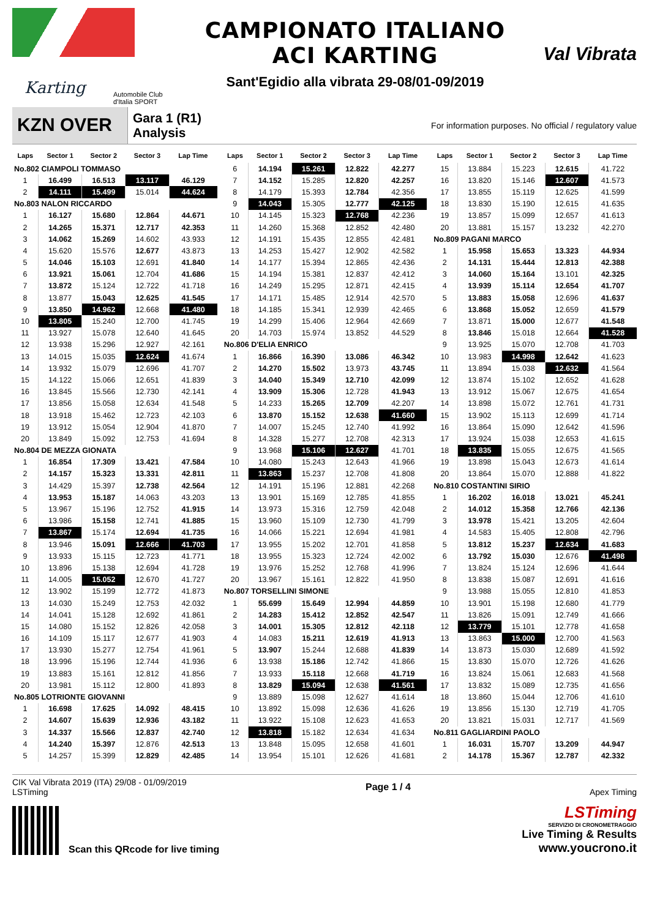Karting Automobile Club d'Italia SPORT
CAMPIONATO ITALIANO
ACI KARTING
Sant'Egidio alla vibrata 29-08/01-09/2019
Val Vibrata
KZN OVER
Gara 1 (R1)
Analysis
For information purposes. No official / regulatory value
| Laps | Sector 1 | Sector 2 | Sector 3 | Lap Time |
| --- | --- | --- | --- | --- |
| No.802 CIAMPOLI TOMMASO | | | | |
| 1 | 16.499 | 16.513 | 13.117 | 46.129 |
| 2 | 14.111 | 15.499 | 15.014 | 44.624 |
| No.803 NALON RICCARDO | | | | |
| 1 | 16.127 | 15.680 | 12.864 | 44.671 |
| 2 | 14.265 | 15.371 | 12.717 | 42.353 |
| 3 | 14.062 | 15.269 | 14.602 | 43.933 |
| 4 | 15.620 | 15.576 | 12.677 | 43.873 |
| 5 | 14.046 | 15.103 | 12.691 | 41.840 |
| 6 | 13.921 | 15.061 | 12.704 | 41.686 |
| 7 | 13.872 | 15.124 | 12.722 | 41.718 |
| 8 | 13.877 | 15.043 | 12.625 | 41.545 |
| 9 | 13.850 | 14.962 | 12.668 | 41.480 |
| 10 | 13.805 | 15.240 | 12.700 | 41.745 |
| 11 | 13.927 | 15.078 | 12.640 | 41.645 |
| 12 | 13.938 | 15.296 | 12.927 | 42.161 |
| 13 | 14.015 | 15.035 | 12.624 | 41.674 |
| 14 | 13.932 | 15.079 | 12.696 | 41.707 |
| 15 | 14.122 | 15.066 | 12.651 | 41.839 |
| 16 | 13.845 | 15.566 | 12.730 | 42.141 |
| 17 | 13.856 | 15.058 | 12.634 | 41.548 |
| 18 | 13.918 | 15.462 | 12.723 | 42.103 |
| 19 | 13.912 | 15.054 | 12.904 | 41.870 |
| 20 | 13.849 | 15.092 | 12.753 | 41.694 |
| No.804 DE MEZZA GIONATA | | | | |
| 1 | 16.854 | 17.309 | 13.421 | 47.584 |
| 2 | 14.157 | 15.323 | 13.331 | 42.811 |
| 3 | 14.429 | 15.397 | 12.738 | 42.564 |
| 4 | 13.953 | 15.187 | 14.063 | 43.203 |
| 5 | 13.967 | 15.196 | 12.752 | 41.915 |
| 6 | 13.986 | 15.158 | 12.741 | 41.885 |
| 7 | 13.867 | 15.174 | 12.694 | 41.735 |
| 8 | 13.946 | 15.091 | 12.666 | 41.703 |
| 9 | 13.933 | 15.115 | 12.723 | 41.771 |
| 10 | 13.896 | 15.138 | 12.694 | 41.728 |
| 11 | 14.005 | 15.052 | 12.670 | 41.727 |
| 12 | 13.902 | 15.199 | 12.772 | 41.873 |
| 13 | 14.030 | 15.249 | 12.753 | 42.032 |
| 14 | 14.041 | 15.128 | 12.692 | 41.861 |
| 15 | 14.080 | 15.152 | 12.826 | 42.058 |
| 16 | 14.109 | 15.117 | 12.677 | 41.903 |
| 17 | 13.930 | 15.277 | 12.754 | 41.961 |
| 18 | 13.996 | 15.196 | 12.744 | 41.936 |
| 19 | 13.883 | 15.161 | 12.812 | 41.856 |
| 20 | 13.981 | 15.112 | 12.800 | 41.893 |
| No.805 LOTRIONTE GIOVANNI | | | | |
| 1 | 16.698 | 17.625 | 14.092 | 48.415 |
| 2 | 14.607 | 15.639 | 12.936 | 43.182 |
| 3 | 14.337 | 15.566 | 12.837 | 42.740 |
| 4 | 14.240 | 15.397 | 12.876 | 42.513 |
| 5 | 14.257 | 15.399 | 12.829 | 42.485 |
| Laps | Sector 1 | Sector 2 | Sector 3 | Lap Time |
| --- | --- | --- | --- | --- |
| 6 | 14.194 | 15.261 | 12.822 | 42.277 |
| 7 | 14.152 | 15.285 | 12.820 | 42.257 |
| 8 | 14.179 | 15.393 | 12.784 | 42.356 |
| 9 | 14.043 | 15.305 | 12.777 | 42.125 |
| 10 | 14.145 | 15.323 | 12.768 | 42.236 |
| 11 | 14.260 | 15.368 | 12.852 | 42.480 |
| 12 | 14.191 | 15.435 | 12.855 | 42.481 |
| 13 | 14.253 | 15.427 | 12.902 | 42.582 |
| 14 | 14.177 | 15.394 | 12.865 | 42.436 |
| 15 | 14.194 | 15.381 | 12.837 | 42.412 |
| 16 | 14.249 | 15.295 | 12.871 | 42.415 |
| 17 | 14.171 | 15.485 | 12.914 | 42.570 |
| 18 | 14.185 | 15.341 | 12.939 | 42.465 |
| 19 | 14.299 | 15.406 | 12.964 | 42.669 |
| 20 | 14.703 | 15.974 | 13.852 | 44.529 |
| No.806 D'ELIA ENRICO | | | | |
| 1 | 16.866 | 16.390 | 13.086 | 46.342 |
| 2 | 14.270 | 15.502 | 13.973 | 43.745 |
| 3 | 14.040 | 15.349 | 12.710 | 42.099 |
| 4 | 13.909 | 15.306 | 12.728 | 41.943 |
| 5 | 14.233 | 15.265 | 12.709 | 42.207 |
| 6 | 13.870 | 15.152 | 12.638 | 41.660 |
| 7 | 14.007 | 15.245 | 12.740 | 41.992 |
| 8 | 14.328 | 15.277 | 12.708 | 42.313 |
| 9 | 13.968 | 15.106 | 12.627 | 41.701 |
| 10 | 14.080 | 15.243 | 12.643 | 41.966 |
| 11 | 13.863 | 15.237 | 12.708 | 41.808 |
| 12 | 14.191 | 15.196 | 12.881 | 42.268 |
| 13 | 13.901 | 15.169 | 12.785 | 41.855 |
| 14 | 13.973 | 15.316 | 12.759 | 42.048 |
| 15 | 13.960 | 15.109 | 12.730 | 41.799 |
| 16 | 14.066 | 15.221 | 12.694 | 41.981 |
| 17 | 13.955 | 15.202 | 12.701 | 41.858 |
| 18 | 13.955 | 15.323 | 12.724 | 42.002 |
| 19 | 13.976 | 15.252 | 12.768 | 41.996 |
| 20 | 13.967 | 15.161 | 12.822 | 41.950 |
| No.807 TORSELLINI SIMONE | | | | |
| 1 | 55.699 | 15.649 | 12.994 | 44.859 |
| 2 | 14.283 | 15.412 | 12.852 | 42.547 |
| 3 | 14.001 | 15.305 | 12.812 | 42.118 |
| 4 | 14.083 | 15.211 | 12.619 | 41.913 |
| 5 | 13.907 | 15.244 | 12.688 | 41.839 |
| 6 | 13.938 | 15.186 | 12.742 | 41.866 |
| 7 | 13.933 | 15.118 | 12.668 | 41.719 |
| 8 | 13.829 | 15.094 | 12.638 | 41.561 |
| 9 | 13.889 | 15.098 | 12.627 | 41.614 |
| 10 | 13.892 | 15.098 | 12.636 | 41.626 |
| 11 | 13.922 | 15.108 | 12.623 | 41.653 |
| 12 | 13.818 | 15.182 | 12.634 | 41.634 |
| 13 | 13.848 | 15.095 | 12.658 | 41.601 |
| 14 | 13.954 | 15.101 | 12.626 | 41.681 |
| Laps | Sector 1 | Sector 2 | Sector 3 | Lap Time |
| --- | --- | --- | --- | --- |
| 15 | 13.884 | 15.223 | 12.615 | 41.722 |
| 16 | 13.820 | 15.146 | 12.607 | 41.573 |
| 17 | 13.855 | 15.119 | 12.625 | 41.599 |
| 18 | 13.830 | 15.190 | 12.615 | 41.635 |
| 19 | 13.857 | 15.099 | 12.657 | 41.613 |
| 20 | 13.881 | 15.157 | 13.232 | 42.270 |
| No.809 PAGANI MARCO | | | | |
| 1 | 15.958 | 15.653 | 13.323 | 44.934 |
| 2 | 14.131 | 15.444 | 12.813 | 42.388 |
| 3 | 14.060 | 15.164 | 13.101 | 42.325 |
| 4 | 13.939 | 15.114 | 12.654 | 41.707 |
| 5 | 13.883 | 15.058 | 12.696 | 41.637 |
| 6 | 13.868 | 15.052 | 12.659 | 41.579 |
| 7 | 13.871 | 15.000 | 12.677 | 41.548 |
| 8 | 13.846 | 15.018 | 12.664 | 41.528 |
| 9 | 13.925 | 15.070 | 12.708 | 41.703 |
| 10 | 13.983 | 14.998 | 12.642 | 41.623 |
| 11 | 13.894 | 15.038 | 12.632 | 41.564 |
| 12 | 13.874 | 15.102 | 12.652 | 41.628 |
| 13 | 13.912 | 15.067 | 12.675 | 41.654 |
| 14 | 13.898 | 15.072 | 12.761 | 41.731 |
| 15 | 13.902 | 15.113 | 12.699 | 41.714 |
| 16 | 13.864 | 15.090 | 12.642 | 41.596 |
| 17 | 13.924 | 15.038 | 12.653 | 41.615 |
| 18 | 13.835 | 15.055 | 12.675 | 41.565 |
| 19 | 13.898 | 15.043 | 12.673 | 41.614 |
| 20 | 13.864 | 15.070 | 12.888 | 41.822 |
| No.810 COSTANTINI SIRIO | | | | |
| 1 | 16.202 | 16.018 | 13.021 | 45.241 |
| 2 | 14.012 | 15.358 | 12.766 | 42.136 |
| 3 | 13.978 | 15.421 | 13.205 | 42.604 |
| 4 | 14.583 | 15.405 | 12.808 | 42.796 |
| 5 | 13.812 | 15.237 | 12.634 | 41.683 |
| 6 | 13.792 | 15.030 | 12.676 | 41.498 |
| 7 | 13.824 | 15.124 | 12.696 | 41.644 |
| 8 | 13.838 | 15.087 | 12.691 | 41.616 |
| 9 | 13.988 | 15.055 | 12.810 | 41.853 |
| 10 | 13.901 | 15.198 | 12.680 | 41.779 |
| 11 | 13.826 | 15.091 | 12.749 | 41.666 |
| 12 | 13.779 | 15.101 | 12.778 | 41.658 |
| 13 | 13.863 | 15.000 | 12.700 | 41.563 |
| 14 | 13.873 | 15.030 | 12.689 | 41.592 |
| 15 | 13.830 | 15.070 | 12.726 | 41.626 |
| 16 | 13.824 | 15.061 | 12.683 | 41.568 |
| 17 | 13.832 | 15.089 | 12.735 | 41.656 |
| 18 | 13.860 | 15.044 | 12.706 | 41.610 |
| 19 | 13.856 | 15.130 | 12.719 | 41.705 |
| 20 | 13.821 | 15.031 | 12.717 | 41.569 |
| No.811 GAGLIARDINI PAOLO | | | | |
| 1 | 16.031 | 15.707 | 13.209 | 44.947 |
| 2 | 14.178 | 15.367 | 12.787 | 42.332 |
CIK Val Vibrata 2019 (ITA) 29/08 - 01/09/2019
LSTiming
Page 1 / 4 Apex Timing
Scan this QRcode for live timing
LSTiming
SERVIZIO DI CRONOMETRAGGIO
Live Timing & Results
www.youcrono.it